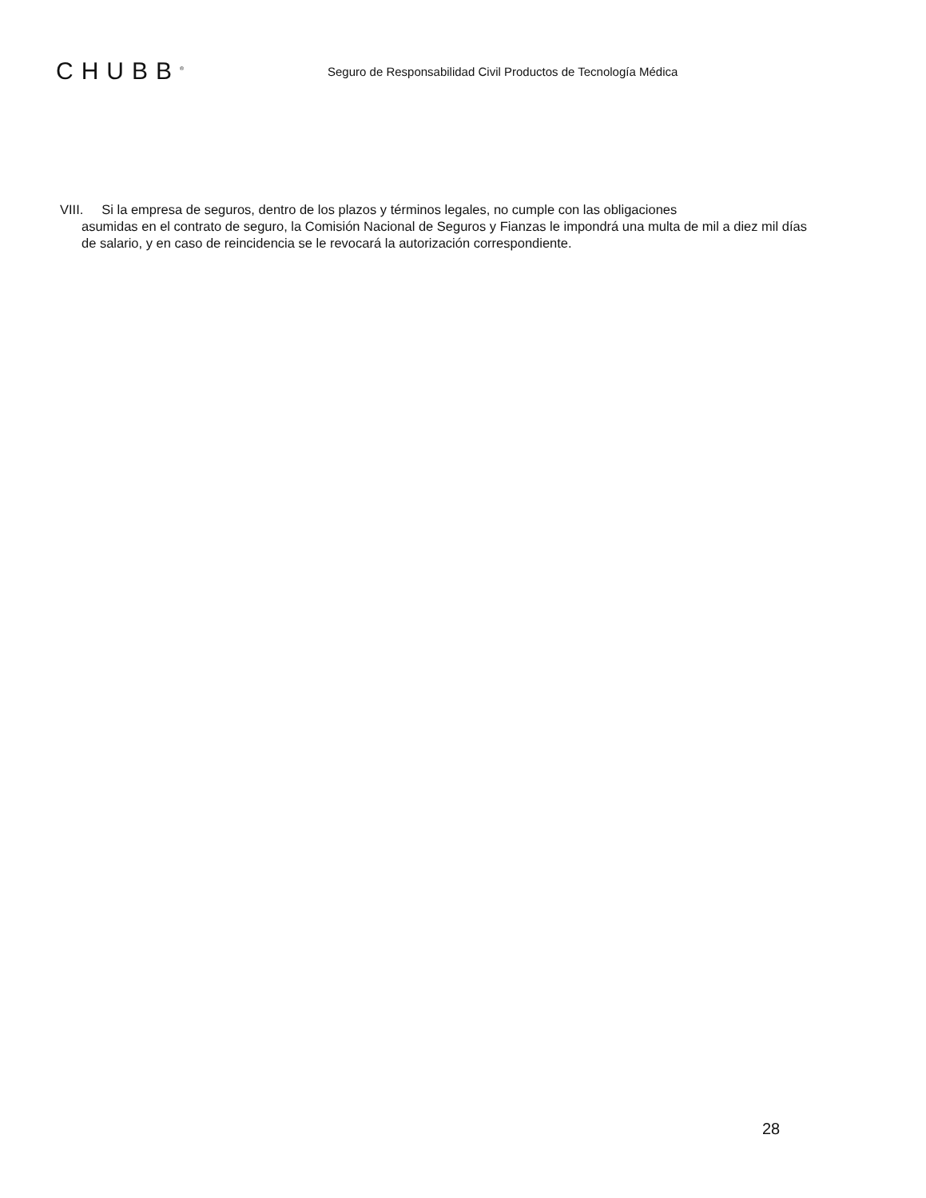CHUBB<sup>®</sup>
Seguro de Responsabilidad Civil Productos de Tecnología Médica
VIII. Si la empresa de seguros, dentro de los plazos y términos legales, no cumple con las obligaciones
asumidas en el contrato de seguro, la Comisión Nacional de Seguros y Fianzas le impondrá una multa de mil a diez mil días de salario, y en caso de reincidencia se le revocará la autorización correspondiente.
28